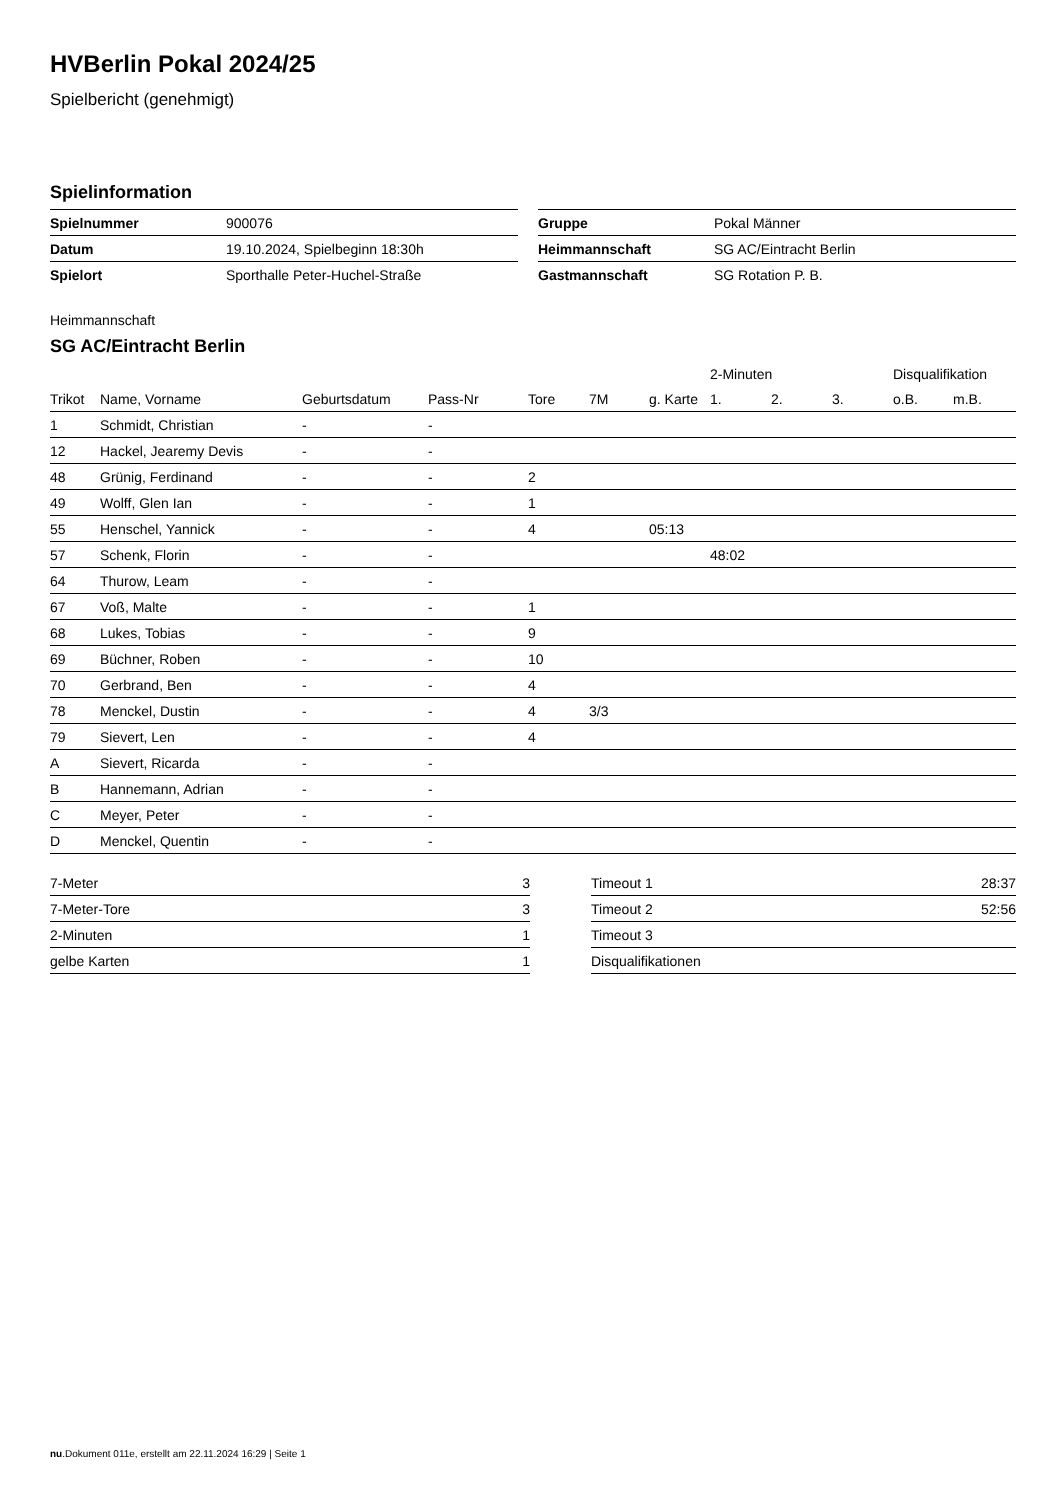HVBerlin Pokal 2024/25
Spielbericht (genehmigt)
Spielinformation
| Spielnummer | 900076 | | Gruppe | Pokal Männer |
| Datum | 19.10.2024, Spielbeginn 18:30h | | Heimmannschaft | SG AC/Eintracht Berlin |
| Spielort | Sporthalle Peter-Huchel-Straße | | Gastmannschaft | SG Rotation P. B. |
Heimmannschaft
SG AC/Eintracht Berlin
| | | | | | | | 2-Minuten | | | Disqualifikation | |
| --- | --- | --- | --- | --- | --- | --- | --- | --- | --- | --- | --- |
| Trikot | Name, Vorname | Geburtsdatum | Pass-Nr | Tore | 7M | g. Karte | 1. | 2. | 3. | o.B. | m.B. |
| 1 | Schmidt, Christian | - | - | | | | | | | | |
| 12 | Hackel, Jearemy Devis | - | - | | | | | | | | |
| 48 | Grünig, Ferdinand | - | - | 2 | | | | | | | |
| 49 | Wolff, Glen Ian | - | - | 1 | | | | | | | |
| 55 | Henschel, Yannick | - | - | 4 | | 05:13 | | | | | |
| 57 | Schenk, Florin | - | - | | | | 48:02 | | | | |
| 64 | Thurow, Leam | - | - | | | | | | | | |
| 67 | Voß, Malte | - | - | 1 | | | | | | | |
| 68 | Lukes, Tobias | - | - | 9 | | | | | | | |
| 69 | Büchner, Roben | - | - | 10 | | | | | | | |
| 70 | Gerbrand, Ben | - | - | 4 | | | | | | | |
| 78 | Menckel, Dustin | - | - | 4 | 3/3 | | | | | | |
| 79 | Sievert, Len | - | - | 4 | | | | | | | |
| A | Sievert, Ricarda | - | - | | | | | | | | |
| B | Hannemann, Adrian | - | - | | | | | | | | |
| C | Meyer, Peter | - | - | | | | | | | | |
| D | Menckel, Quentin | - | - | | | | | | | | |
| 7-Meter | 3 |
| 7-Meter-Tore | 3 |
| 2-Minuten | 1 |
| gelbe Karten | 1 |
| Timeout 1 | 28:37 |
| Timeout 2 | 52:56 |
| Timeout 3 | |
| Disqualifikationen | |
nu.Dokument 011e, erstellt am 22.11.2024 16:29 | Seite 1